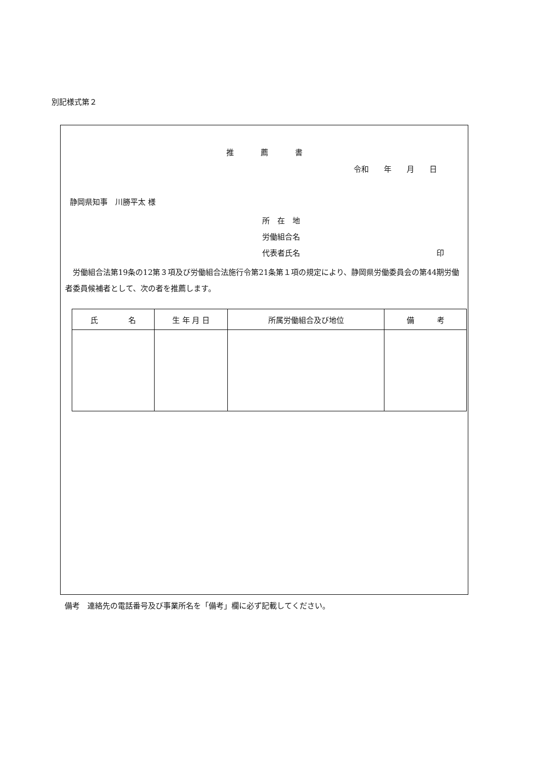別記様式第２
推　　　薦　　　書
令和　　年　　月　　日
静岡県知事　川勝平太 様
所　在　地
労働組合名
代表者氏名 印
労働組合法第19条の12第３項及び労働組合法施行令第21条第１項の規定により、静岡県労働委員会の第44期労働者委員候補者として、次の者を推薦します。
| 氏 名 | 生 年 月 日 | 所属労働組合及び地位 | 備 考 |
| --- | --- | --- | --- |
備考　連絡先の電話番号及び事業所名を「備考」欄に必ず記載してください。